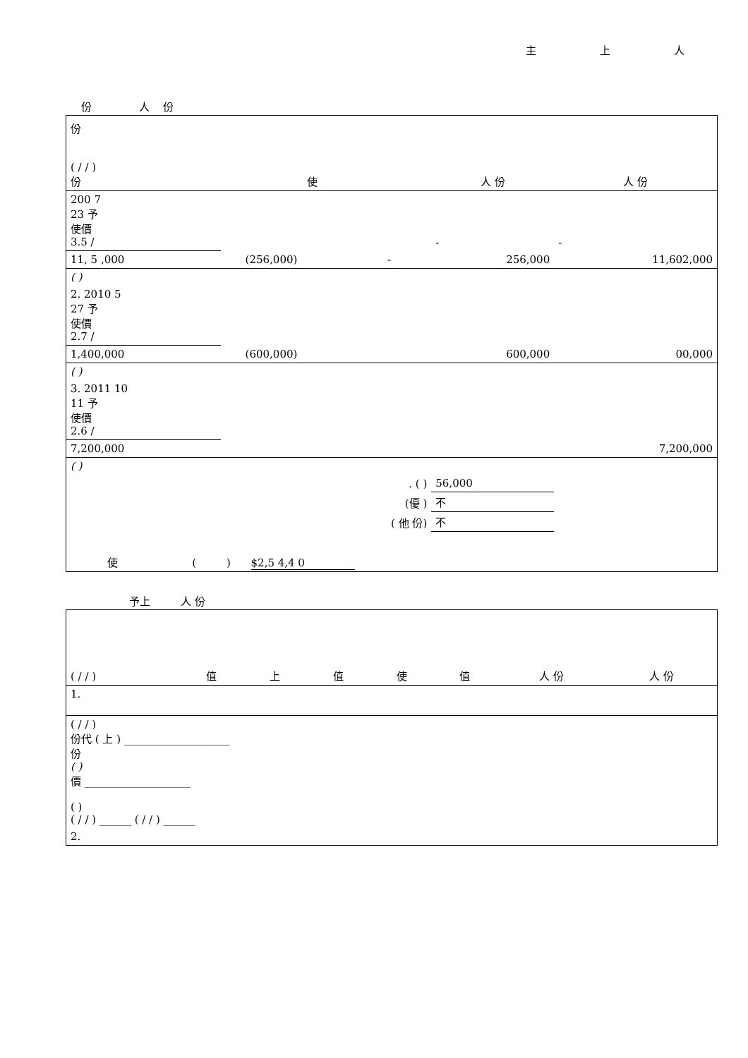主 上 人
份 人 份
| 份 ( / / ) 份 | | 使 | | | 人 份 | 人 份 |
| --- | --- | --- | --- | --- | --- | --- |
| 200 7 23 予 使價 3.5 / | | | | | - | - |
| 11, 5 ,000 | | (256,000) | - | | 256,000 | 11,602,000 |
| ( ) | | | | | | |
| 2. 2010 5 27 予 使價 2.7 / | | | | | | |
| 1,400,000 | | (600,000) | | | 600,000 | 00,000 |
| ( ) | | | | | | |
| 3. 2011 10 11 予 使價 2.6 / | | | | | | |
| 7,200,000 | | | | | | 7,200,000 |
| ( ) | | | | | | |
| . ( ) | | | | | 56,000 | |
| (優 ) | | | | | 不 | |
| ( 他 份) | | | | | 不 | |
| 使 ( ) $2,5 4,4 0 | | | | | | |
予上 人 份
| ( / / ) | 值 | 上 | 值 | 使 | 值 | 人 份 | 人 份 |
| --- | --- | --- | --- | --- | --- | --- | --- |
| 1. | | | | | | | |
| ( / / ) 份代 ( 上 ) ____________________ 份 ( ) 價 ____________________ ( ) ( / / ) ______ ( / / ) ______ | | | | | | | |
| 2. | | | | | | | |